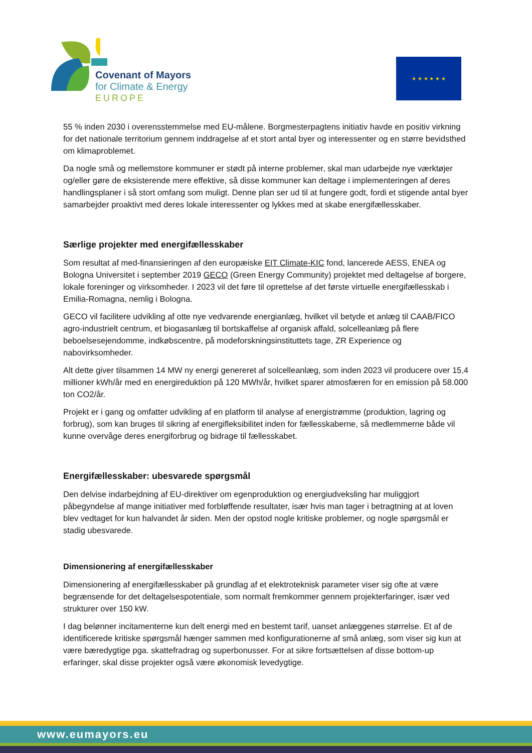Covenant of Mayors
for Climate & Energy
EUROPE
★ ★ ★ ★ ★ ★
55 % inden 2030 i overensstemmelse med EU-målene. Borgmesterpagtens initiativ havde en positiv virkning for det nationale territorium gennem inddragelse af et stort antal byer og interessenter og en større bevidsthed om klimaproblemet.
Da nogle små og mellemstore kommuner er stødt på interne problemer, skal man udarbejde nye værktøjer og/eller gøre de eksisterende mere effektive, så disse kommuner kan deltage i implementeringen af deres handlingsplaner i så stort omfang som muligt. Denne plan ser ud til at fungere godt, fordi et stigende antal byer samarbejder proaktivt med deres lokale interessenter og lykkes med at skabe energifællesskaber.
Særlige projekter med energifællesskaber
Som resultat af med-finansieringen af den europæiske EIT Climate-KIC fond, lancerede AESS, ENEA og Bologna Universitet i september 2019 GECO (Green Energy Community) projektet med deltagelse af borgere, lokale foreninger og virksomheder. I 2023 vil det føre til oprettelse af det første virtuelle energifællesskab i Emilia-Romagna, nemlig i Bologna.
GECO vil facilitere udvikling af otte nye vedvarende energianlæg, hvilket vil betyde et anlæg til CAAB/FICO agro-industrielt centrum, et biogasanlæg til bortskaffelse af organisk affald, solcelleanlæg på flere beboelsesejendomme, indkøbscentre, på modeforskningsinstituttets tage, ZR Experience og nabovirksomheder.
Alt dette giver tilsammen 14 MW ny energi genereret af solcelleanlæg, som inden 2023 vil producere over 15,4 millioner kWh/år med en energireduktion på 120 MWh/år, hvilket sparer atmosfæren for en emission på 58.000 ton CO2/år.
Projekt er i gang og omfatter udvikling af en platform til analyse af energistrømme (produktion, lagring og forbrug), som kan bruges til sikring af energifleksibilitet inden for fællesskaberne, så medlemmerne både vil kunne overvåge deres energiforbrug og bidrage til fællesskabet.
Energifællesskaber: ubesvarede spørgsmål
Den delvise indarbejdning af EU-direktiver om egenproduktion og energiudveksling har muliggjort påbegyndelse af mange initiativer med forbløffende resultater, især hvis man tager i betragtning at at loven blev vedtaget for kun halvandet år siden. Men der opstod nogle kritiske problemer, og nogle spørgsmål er stadig ubesvarede.
Dimensionering af energifællesskaber
Dimensionering af energifællesskaber på grundlag af et elektroteknisk parameter viser sig ofte at være begrænsende for det deltagelsespotentiale, som normalt fremkommer gennem projekterfaringer, især ved strukturer over 150 kW.
I dag belønner incitamenterne kun delt energi med en bestemt tarif, uanset anlæggenes størrelse. Et af de identificerede kritiske spørgsmål hænger sammen med konfigurationerne af små anlæg, som viser sig kun at være bæredygtige pga. skattefradrag og superbonusser. For at sikre fortsættelsen af disse bottom-up erfaringer, skal disse projekter også være økonomisk levedygtige.
www.eumayors.eu